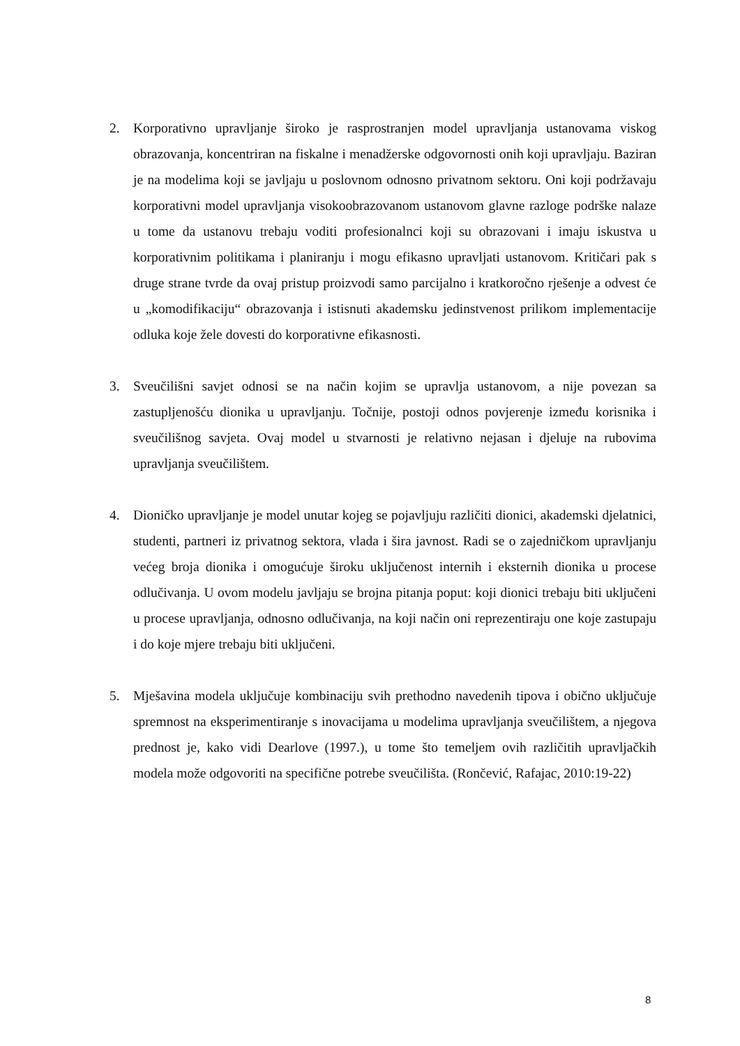2. Korporativno upravljanje široko je rasprostranjen model upravljanja ustanovama viskog obrazovanja, koncentriran na fiskalne i menadžerske odgovornosti onih koji upravljaju. Baziran je na modelima koji se javljaju u poslovnom odnosno privatnom sektoru. Oni koji podržavaju korporativni model upravljanja visokoobrazovanom ustanovom glavne razloge podrške nalaze u tome da ustanovu trebaju voditi profesionalnci koji su obrazovani i imaju iskustva u korporativnim politikama i planiranju i mogu efikasno upravljati ustanovom. Kritičari pak s druge strane tvrde da ovaj pristup proizvodi samo parcijalno i kratkoročno rješenje a odvest će u „komodifikaciju“ obrazovanja i istisnuti akademsku jedinstvenost prilikom implementacije odluka koje žele dovesti do korporativne efikasnosti.
3. Sveučilišni savjet odnosi se na način kojim se upravlja ustanovom, a nije povezan sa zastupljenošću dionika u upravljanju. Točnije, postoji odnos povjerenje između korisnika i sveučilišnog savjeta. Ovaj model u stvarnosti je relativno nejasan i djeluje na rubovima upravljanja sveučilištem.
4. Dioničko upravljanje je model unutar kojeg se pojavljuju različiti dionici, akademski djelatnici, studenti, partneri iz privatnog sektora, vlada i šira javnost. Radi se o zajedničkom upravljanju većeg broja dionika i omogućuje široku uključenost internih i eksternih dionika u procese odlučivanja. U ovom modelu javljaju se brojna pitanja poput: koji dionici trebaju biti uključeni u procese upravljanja, odnosno odlučivanja, na koji način oni reprezentiraju one koje zastupaju i do koje mjere trebaju biti uključeni.
5. Mješavina modela uključuje kombinaciju svih prethodno navedenih tipova i obično uključuje spremnost na eksperimentiranje s inovacijama u modelima upravljanja sveučilištem, a njegova prednost je, kako vidi Dearlove (1997.), u tome što temeljem ovih različitih upravljačkih modela može odgovoriti na specifične potrebe sveučilišta. (Rončević, Rafajac, 2010:19-22)
8